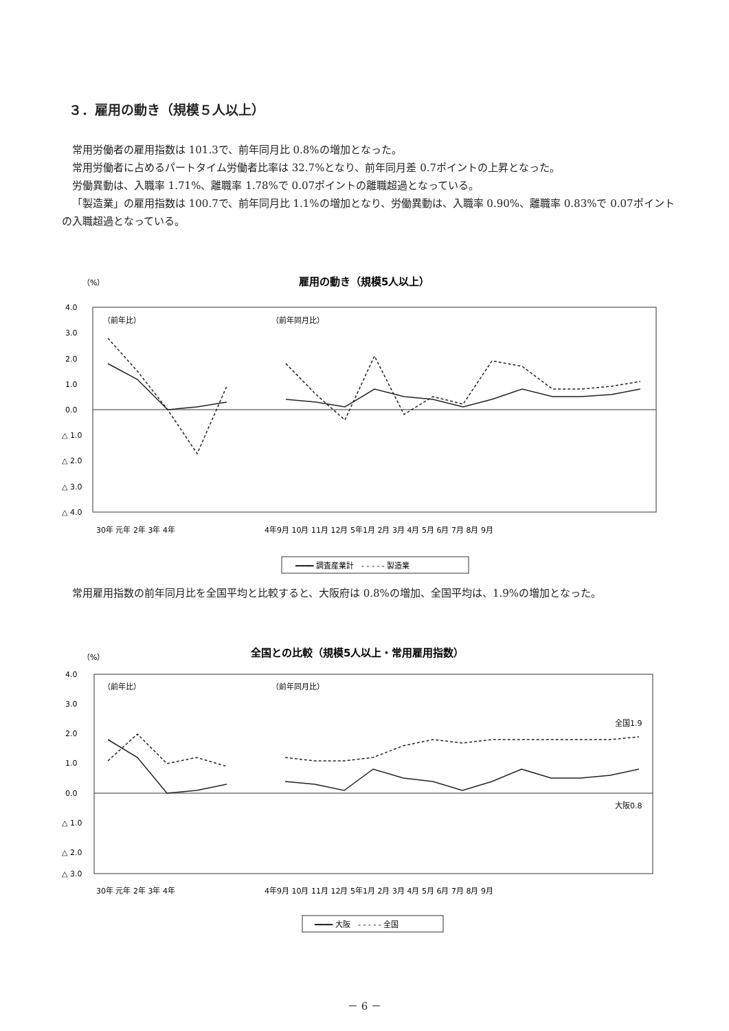３．雇用の動き（規模５人以上）
常用労働者の雇用指数は 101.3で、前年同月比 0.8%の増加となった。
常用労働者に占めるパートタイム労働者比率は 32.7%となり、前年同月差 0.7ポイントの上昇となった。
労働異動は、入職率 1.71%、離職率 1.78%で 0.07ポイントの離職超過となっている。
「製造業」の雇用指数は 100.7で、前年同月比 1.1%の増加となり、労働異動は、入職率 0.90%、離職率 0.83%で 0.07ポイントの入職超過となっている。
（%）
雇用の動き（規模5人以上）
4.0
3.0
2.0
1.0
0.0
△ 1.0
△ 2.0
△ 3.0
△ 4.0
（前年比）
（前年同月比）
30年 元年 2年 3年 4年
4年9月 10月 11月 12月 5年1月 2月 3月 4月 5月 6月 7月 8月 9月
━━━━ 調査産業計　- - - - - 製造業
常用雇用指数の前年同月比を全国平均と比較すると、大阪府は 0.8%の増加、全国平均は、1.9%の増加となった。
（%）
全国との比較（規模5人以上・常用雇用指数）
4.0
3.0
2.0
1.0
0.0
△ 1.0
△ 2.0
△ 3.0
（前年比）
（前年同月比）
全国1.9
大阪0.8
30年 元年 2年 3年 4年
4年9月 10月 11月 12月 5年1月 2月 3月 4月 5月 6月 7月 8月 9月
━━━━ 大阪　- - - - - 全国
－ 6 －